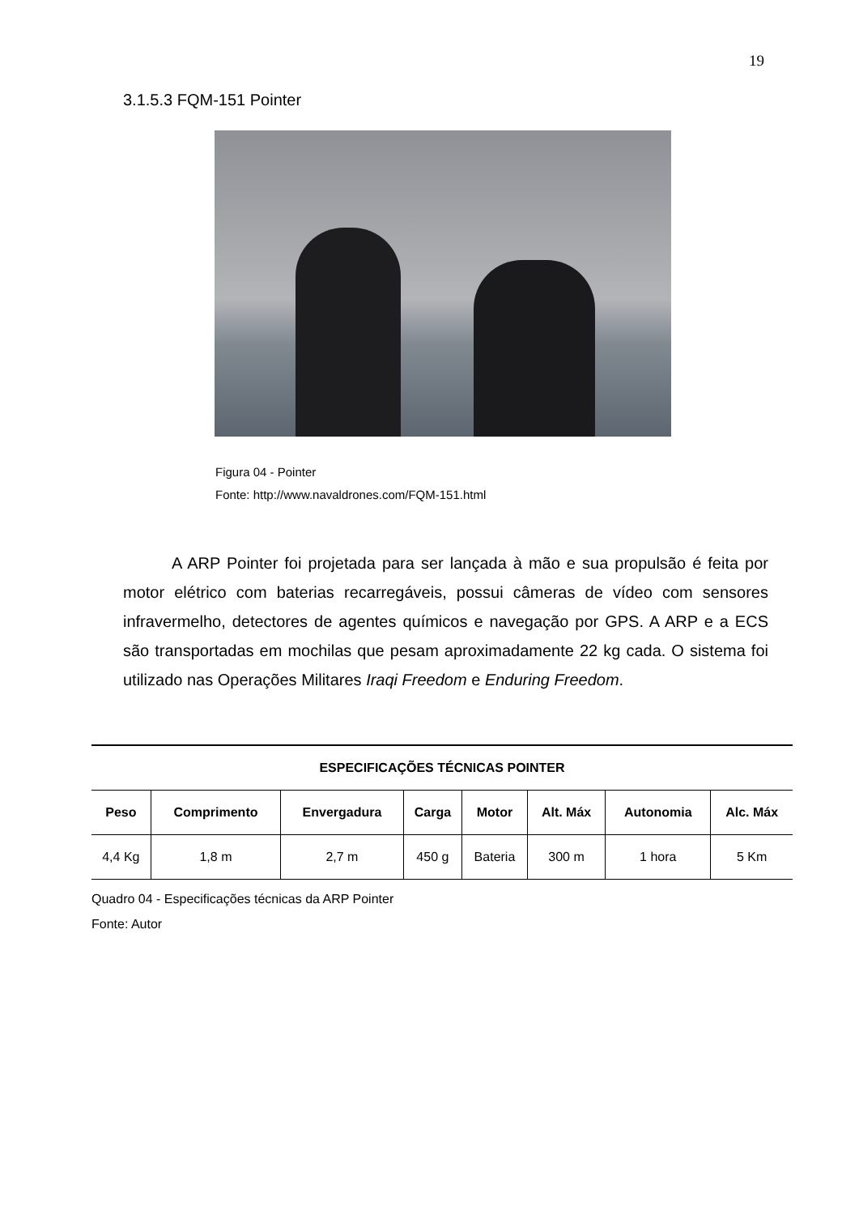19
3.1.5.3 FQM-151 Pointer
Figura 04 - Pointer
Fonte: http://www.navaldrones.com/FQM-151.html
A ARP Pointer foi projetada para ser lançada à mão e sua propulsão é feita por motor elétrico com baterias recarregáveis, possui câmeras de vídeo com sensores infravermelho, detectores de agentes químicos e navegação por GPS. A ARP e a ECS são transportadas em mochilas que pesam aproximadamente 22 kg cada. O sistema foi utilizado nas Operações Militares Iraqi Freedom e Enduring Freedom.
| ESPECIFICAÇÕES TÉCNICAS POINTER | | | | | | | |
| --- | --- | --- | --- | --- | --- | --- | --- |
| Peso | Comprimento | Envergadura | Carga | Motor | Alt. Máx | Autonomia | Alc. Máx |
| 4,4 Kg | 1,8 m | 2,7 m | 450 g | Bateria | 300 m | 1 hora | 5 Km |
Quadro 04 - Especificações técnicas da ARP Pointer
Fonte: Autor